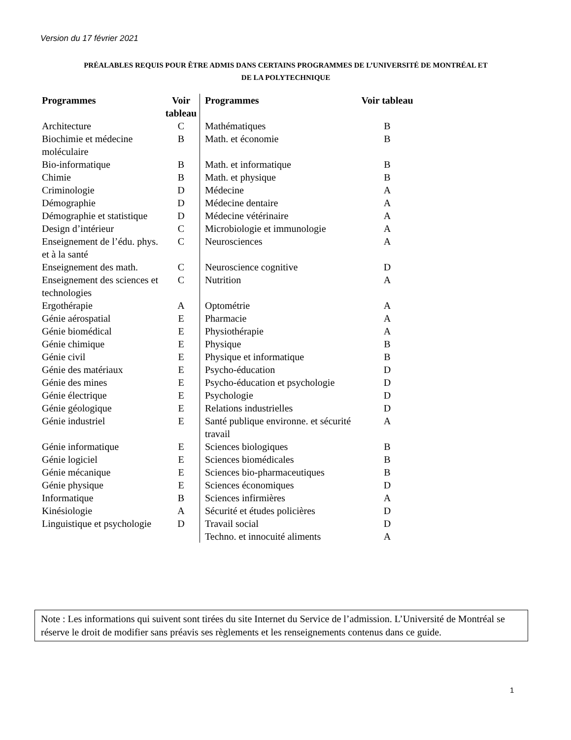Version du 17 février 2021
PRÉALABLES REQUIS POUR ÊTRE ADMIS DANS CERTAINS PROGRAMMES DE L’UNIVERSITÉ DE MONTRÉAL ET
DE LA POLYTECHNIQUE
| Programmes | Voir tableau | Programmes | Voir tableau |
| --- | --- | --- | --- |
| Architecture | C | Mathématiques | B |
| Biochimie et médecine moléculaire | B | Math. et économie | B |
| Bio-informatique | B | Math. et informatique | B |
| Chimie | B | Math. et physique | B |
| Criminologie | D | Médecine | A |
| Démographie | D | Médecine dentaire | A |
| Démographie et statistique | D | Médecine vétérinaire | A |
| Design d’intérieur | C | Microbiologie et immunologie | A |
| Enseignement de l’édu. phys. et à la santé | C | Neurosciences | A |
| Enseignement des math. | C | Neuroscience cognitive | D |
| Enseignement des sciences et technologies | C | Nutrition | A |
| Ergothérapie | A | Optométrie | A |
| Génie aérospatial | E | Pharmacie | A |
| Génie biomédical | E | Physiothérapie | A |
| Génie chimique | E | Physique | B |
| Génie civil | E | Physique et informatique | B |
| Génie des matériaux | E | Psycho-éducation | D |
| Génie des mines | E | Psycho-éducation et psychologie | D |
| Génie électrique | E | Psychologie | D |
| Génie géologique | E | Relations industrielles | D |
| Génie industriel | E | Santé publique environne. et sécurité travail | A |
| Génie informatique | E | Sciences biologiques | B |
| Génie logiciel | E | Sciences biomédicales | B |
| Génie mécanique | E | Sciences bio-pharmaceutiques | B |
| Génie physique | E | Sciences économiques | D |
| Informatique | B | Sciences infirmières | A |
| Kinésiologie | A | Sécurité et études policières | D |
| Linguistique et psychologie | D | Travail social | D |
| | | Techno. et innocuité aliments | A |
Note : Les informations qui suivent sont tirées du site Internet du Service de l’admission. L’Université de Montréal se réserve le droit de modifier sans préavis ses règlements et les renseignements contenus dans ce guide.
1